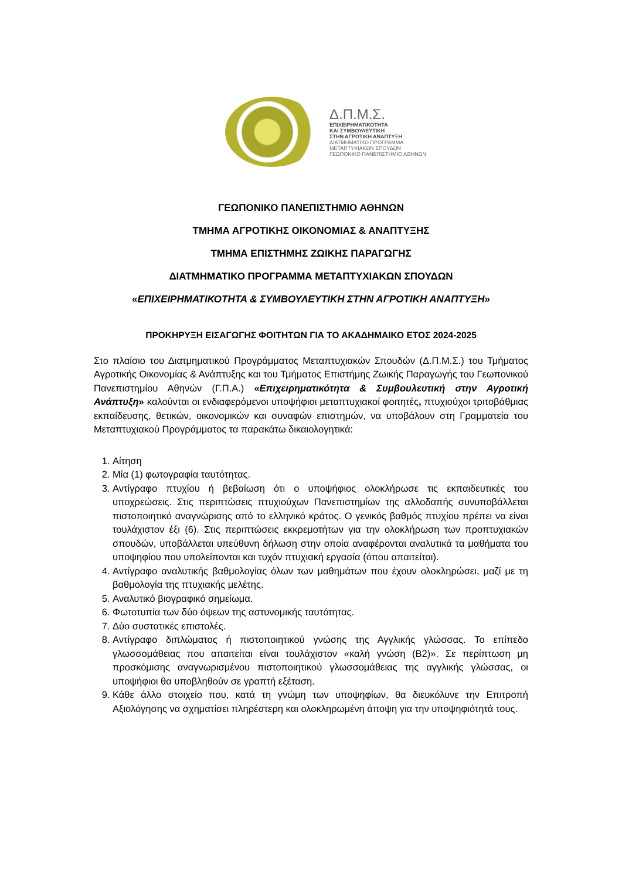Δ.Π.Μ.Σ.
ΕΠΙΧΕΙΡΗΜΑΤΙΚΟΤΗΤΑ
ΚΑΙ ΣΥΜΒΟΥΛΕΥΤΙΚΗ
ΣΤΗΝ ΑΓΡΟΤΙΚΗ ΑΝΑΠΤΥΞΗ
ΔΙΑΤΜΗΜΑΤΙΚΟ ΠΡΟΓΡΑΜΜΑ
ΜΕΤΑΠΤΥΧΙΑΚΩΝ ΣΠΟΥΔΩΝ
ΓΕΩΠΟΝΙΚΟ ΠΑΝΕΠΙΣΤΗΜΙΟ ΑΘΗΝΩΝ
ΓΕΩΠΟΝΙΚΟ ΠΑΝΕΠΙΣΤΗΜΙΟ ΑΘΗΝΩΝ
ΤΜΗΜΑ ΑΓΡΟΤΙΚΗΣ ΟΙΚΟΝΟΜΙΑΣ & ΑΝΑΠΤΥΞΗΣ
ΤΜΗΜΑ ΕΠΙΣΤΗΜΗΣ ΖΩΙΚΗΣ ΠΑΡΑΓΩΓΗΣ
ΔΙΑΤΜΗΜΑΤΙΚΟ ΠΡΟΓΡΑΜΜΑ ΜΕΤΑΠΤΥΧΙΑΚΩΝ ΣΠΟΥΔΩΝ
«ΕΠΙΧΕΙΡΗΜΑΤΙΚΟΤΗΤΑ & ΣΥΜΒΟΥΛΕΥΤΙΚΗ ΣΤΗΝ ΑΓΡΟΤΙΚΗ ΑΝΑΠΤΥΞΗ»
ΠΡΟΚΗΡΥΞΗ ΕΙΣΑΓΩΓΗΣ ΦΟΙΤΗΤΩΝ ΓΙΑ ΤΟ ΑΚΑΔΗΜΑΙΚΟ ΕΤΟΣ 2024-2025
Στο πλαίσιο του Διατμηματικού Προγράμματος Μεταπτυχιακών Σπουδών (Δ.Π.Μ.Σ.) του Τμήματος Αγροτικής Οικονομίας & Ανάπτυξης και του Τμήματος Επιστήμης Ζωικής Παραγωγής του Γεωπονικού Πανεπιστημίου Αθηνών (Γ.Π.Α.) «Επιχειρηματικότητα & Συμβουλευτική στην Αγροτική Ανάπτυξη» καλούνται οι ενδιαφερόμενοι υποψήφιοι μεταπτυχιακοί φοιτητές, πτυχιούχοι τριτοβάθμιας εκπαίδευσης, θετικών, οικονομικών και συναφών επιστημών, να υποβάλουν στη Γραμματεία του Μεταπτυχιακού Προγράμματος τα παρακάτω δικαιολογητικά:
1. Αίτηση
2. Μία (1) φωτογραφία ταυτότητας.
3. Αντίγραφο πτυχίου ή βεβαίωση ότι ο υποψήφιος ολοκλήρωσε τις εκπαιδευτικές του υποχρεώσεις. Στις περιπτώσεις πτυχιούχων Πανεπιστημίων της αλλοδαπής συνυποβάλλεται πιστοποιητικό αναγνώρισης από το ελληνικό κράτος. Ο γενικός βαθμός πτυχίου πρέπει να είναι τουλάχιστον έξι (6). Στις περιπτώσεις εκκρεμοτήτων για την ολοκλήρωση των προπτυχιακών σπουδών, υποβάλλεται υπεύθυνη δήλωση στην οποία αναφέρονται αναλυτικά τα μαθήματα του υποψηφίου που υπολείπονται και τυχόν πτυχιακή εργασία (όπου απαιτείται).
4. Αντίγραφο αναλυτικής βαθμολογίας όλων των μαθημάτων που έχουν ολοκληρώσει, μαζί με τη βαθμολογία της πτυχιακής μελέτης.
5. Αναλυτικό βιογραφικό σημείωμα.
6. Φωτοτυπία των δύο όψεων της αστυνομικής ταυτότητας.
7. Δύο συστατικές επιστολές.
8. Αντίγραφο διπλώματος ή πιστοποιητικού γνώσης της Αγγλικής γλώσσας. Το επίπεδο γλωσσομάθειας που απαιτείται είναι τουλάχιστον «καλή γνώση (Β2)». Σε περίπτωση μη προσκόμισης αναγνωρισμένου πιστοποιητικού γλωσσομάθειας της αγγλικής γλώσσας, οι υποψήφιοι θα υποβληθούν σε γραπτή εξέταση.
9. Κάθε άλλο στοιχείο που, κατά τη γνώμη των υποψηφίων, θα διευκόλυνε την Επιτροπή Αξιολόγησης να σχηματίσει πληρέστερη και ολοκληρωμένη άποψη για την υποψηφιότητά τους.